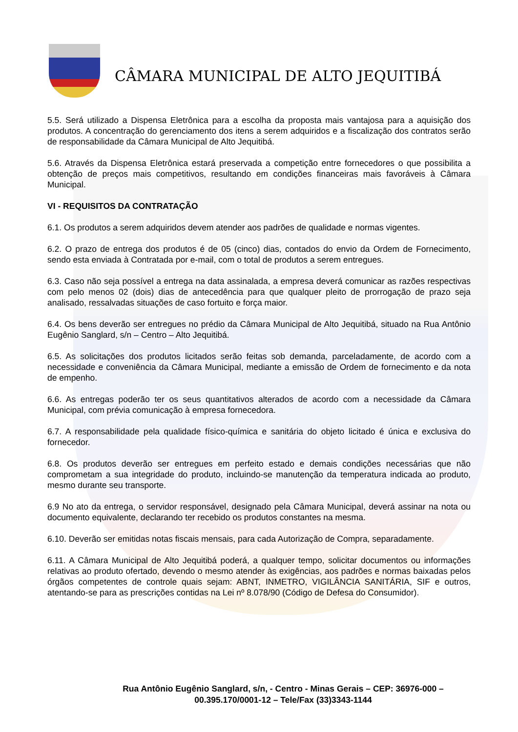CÂMARA MUNICIPAL DE ALTO JEQUITIBÁ
5.5. Será utilizado a Dispensa Eletrônica para a escolha da proposta mais vantajosa para a aquisição dos produtos. A concentração do gerenciamento dos itens a serem adquiridos e a fiscalização dos contratos serão de responsabilidade da Câmara Municipal de Alto Jequitibá.
5.6. Através da Dispensa Eletrônica estará preservada a competição entre fornecedores o que possibilita a obtenção de preços mais competitivos, resultando em condições financeiras mais favoráveis à Câmara Municipal.
VI - REQUISITOS DA CONTRATAÇÃO
6.1. Os produtos a serem adquiridos devem atender aos padrões de qualidade e normas vigentes.
6.2. O prazo de entrega dos produtos é de 05 (cinco) dias, contados do envio da Ordem de Fornecimento, sendo esta enviada à Contratada por e-mail, com o total de produtos a serem entregues.
6.3. Caso não seja possível a entrega na data assinalada, a empresa deverá comunicar as razões respectivas com pelo menos 02 (dois) dias de antecedência para que qualquer pleito de prorrogação de prazo seja analisado, ressalvadas situações de caso fortuito e força maior.
6.4. Os bens deverão ser entregues no prédio da Câmara Municipal de Alto Jequitibá, situado na Rua Antônio Eugênio Sanglard, s/n – Centro – Alto Jequitibá.
6.5. As solicitações dos produtos licitados serão feitas sob demanda, parceladamente, de acordo com a necessidade e conveniência da Câmara Municipal, mediante a emissão de Ordem de fornecimento e da nota de empenho.
6.6. As entregas poderão ter os seus quantitativos alterados de acordo com a necessidade da Câmara Municipal, com prévia comunicação à empresa fornecedora.
6.7. A responsabilidade pela qualidade físico-química e sanitária do objeto licitado é única e exclusiva do fornecedor.
6.8. Os produtos deverão ser entregues em perfeito estado e demais condições necessárias que não comprometam a sua integridade do produto, incluindo-se manutenção da temperatura indicada ao produto, mesmo durante seu transporte.
6.9 No ato da entrega, o servidor responsável, designado pela Câmara Municipal, deverá assinar na nota ou documento equivalente, declarando ter recebido os produtos constantes na mesma.
6.10. Deverão ser emitidas notas fiscais mensais, para cada Autorização de Compra, separadamente.
6.11. A Câmara Municipal de Alto Jequitibá poderá, a qualquer tempo, solicitar documentos ou informações relativas ao produto ofertado, devendo o mesmo atender às exigências, aos padrões e normas baixadas pelos órgãos competentes de controle quais sejam: ABNT, INMETRO, VIGILÂNCIA SANITÁRIA, SIF e outros, atentando-se para as prescrições contidas na Lei nº 8.078/90 (Código de Defesa do Consumidor).
Rua Antônio Eugênio Sanglard, s/n, - Centro - Minas Gerais – CEP: 36976-000 –
00.395.170/0001-12 – Tele/Fax (33)3343-1144